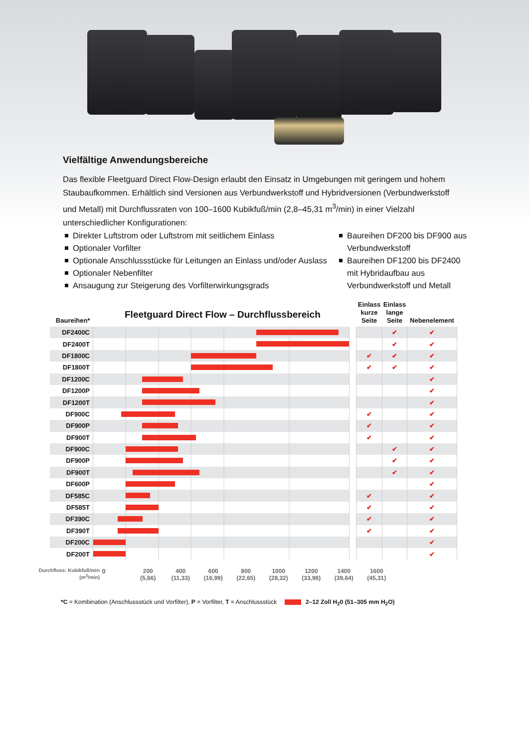Vielfältige Anwendungsbereiche
Das flexible Fleetguard Direct Flow-Design erlaubt den Einsatz in Umgebungen mit geringem und hohem Staubaufkommen. Erhältlich sind Versionen aus Verbundwerkstoff und Hybridversionen (Verbundwerkstoff und Metall) mit Durchflussraten von 100–1600 Kubikfuß/min (2,8–45,31 m<sup>3</sup>/min) in einer Vielzahl unterschiedlicher Konfigurationen:
Direkter Luftstrom oder Luftstrom mit seitlichem Einlass
Optionaler Vorfilter
Optionale Anschlussstücke für Leitungen an Einlass und/oder Auslass
Optionaler Nebenfilter
Ansaugung zur Steigerung des Vorfilterwirkungsgrads
Baureihen DF200 bis DF900 aus Verbundwerkstoff
Baureihen DF1200 bis DF2400 mit Hybridaufbau aus Verbundwerkstoff und Metall
Fleetguard Direct Flow – Durchflussbereich
| Baureihen* | | | Einlass kurze Seite | Einlass lange Seite | Nebenelement |
| --- | --- | --- | --- | --- | --- |
| DF2400C | | | | ✔ | ✔ |
| DF2400T | | | | ✔ | ✔ |
| DF1800C | | | ✔ | ✔ | ✔ |
| DF1800T | | | ✔ | ✔ | ✔ |
| DF1200C | | | | | ✔ |
| DF1200P | | | | | ✔ |
| DF1200T | | | | | ✔ |
| DF900C | | | ✔ | | ✔ |
| DF900P | | | ✔ | | ✔ |
| DF900T | | | ✔ | | ✔ |
| DF900C | | | | ✔ | ✔ |
| DF900P | | | | ✔ | ✔ |
| DF900T | | | | ✔ | ✔ |
| DF600P | | | | | ✔ |
| DF585C | | | ✔ | | ✔ |
| DF585T | | | ✔ | | ✔ |
| DF390C | | | ✔ | | ✔ |
| DF390T | | | ✔ | | ✔ |
| DF200C | | | | | ✔ |
| DF200T | | | | | ✔ |
Durchfluss: Kubikfuß/min
(m<sup>3</sup>/min)
0 200
(5,66)
400
(11,33)
600
(16,99)
800
(22,65)
1000
(28,32)
1200
(33,98)
1400
(39,64)
1600
(45,31)
*C = Kombination (Anschlussstück und Vorfilter), P = Vorfilter, T = Anschlussstück 2–12 Zoll H<sub>2</sub>0 (51–305 mm H<sub>2</sub>O)